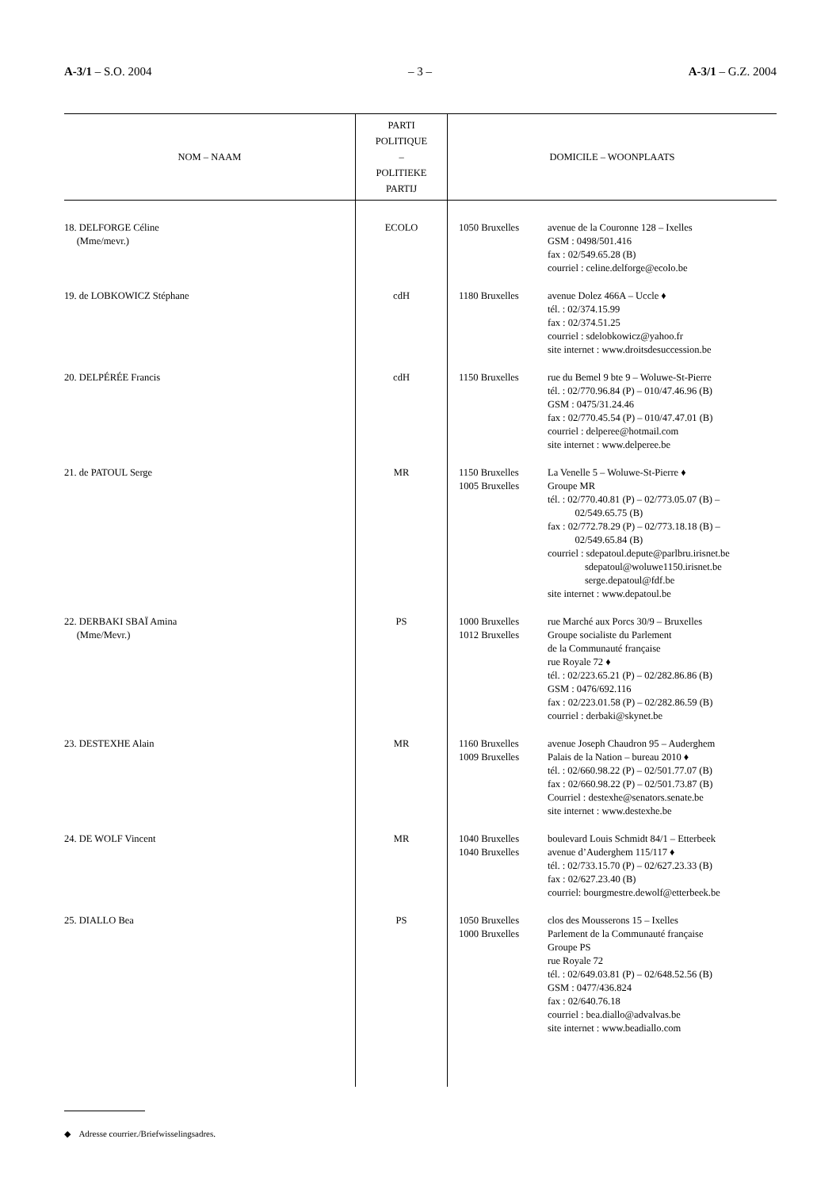A-3/1 – S.O. 2004 – 3 – A-3/1 – G.Z. 2004
| NOM – NAAM | PARTI POLITIQUE – POLITIEKE PARTIJ | DOMICILE – WOONPLAATS |
| --- | --- | --- |
| 18. DELFORGE Céline (Mme/mevr.) | ECOLO | 1050 Bruxelles avenue de la Couronne 128 – Ixelles GSM : 0498/501.416 fax : 02/549.65.28 (B) courriel : celine.delforge@ecolo.be |
| 19. de LOBKOWICZ Stéphane | cdH | 1180 Bruxelles avenue Dolez 466A – Uccle ♦ tél. : 02/374.15.99 fax : 02/374.51.25 courriel : sdelobkowicz@yahoo.fr site internet : www.droitsdesuccession.be |
| 20. DELPÉRÉE Francis | cdH | 1150 Bruxelles rue du Bemel 9 bte 9 – Woluwe-St-Pierre tél. : 02/770.96.84 (P) – 010/47.46.96 (B) GSM : 0475/31.24.46 fax : 02/770.45.54 (P) – 010/47.47.01 (B) courriel : delperee@hotmail.com site internet : www.delperee.be |
| 21. de PATOUL Serge | MR | 1150 Bruxelles 1005 Bruxelles La Venelle 5 – Woluwe-St-Pierre ♦ Groupe MR tél. : 02/770.40.81 (P) – 02/773.05.07 (B) – 02/549.65.75 (B) fax : 02/772.78.29 (P) – 02/773.18.18 (B) – 02/549.65.84 (B) courriel : sdepatoul.depute@parlbru.irisnet.be sdepatoul@woluwe1150.irisnet.be serge.depatoul@fdf.be site internet : www.depatoul.be |
| 22. DERBAKI SBAÏ Amina (Mme/Mevr.) | PS | 1000 Bruxelles 1012 Bruxelles rue Marché aux Porcs 30/9 – Bruxelles Groupe socialiste du Parlement de la Communauté française rue Royale 72 ♦ tél. : 02/223.65.21 (P) – 02/282.86.86 (B) GSM : 0476/692.116 fax : 02/223.01.58 (P) – 02/282.86.59 (B) courriel : derbaki@skynet.be |
| 23. DESTEXHE Alain | MR | 1160 Bruxelles 1009 Bruxelles avenue Joseph Chaudron 95 – Auderghem Palais de la Nation – bureau 2010 ♦ tél. : 02/660.98.22 (P) – 02/501.77.07 (B) fax : 02/660.98.22 (P) – 02/501.73.87 (B) Courriel : destexhe@senators.senate.be site internet : www.destexhe.be |
| 24. DE WOLF Vincent | MR | 1040 Bruxelles 1040 Bruxelles boulevard Louis Schmidt 84/1 – Etterbeek avenue d’Auderghem 115/117 ♦ tél. : 02/733.15.70 (P) – 02/627.23.33 (B) fax : 02/627.23.40 (B) courriel: bourgmestre.dewolf@etterbeek.be |
| 25. DIALLO Bea | PS | 1050 Bruxelles 1000 Bruxelles clos des Mousserons 15 – Ixelles Parlement de la Communauté française Groupe PS rue Royale 72 tél. : 02/649.03.81 (P) – 02/648.52.56 (B) GSM : 0477/436.824 fax : 02/640.76.18 courriel : bea.diallo@advalvas.be site internet : www.beadiallo.com |
◆ Adresse courrier./Briefwisselingsadres.